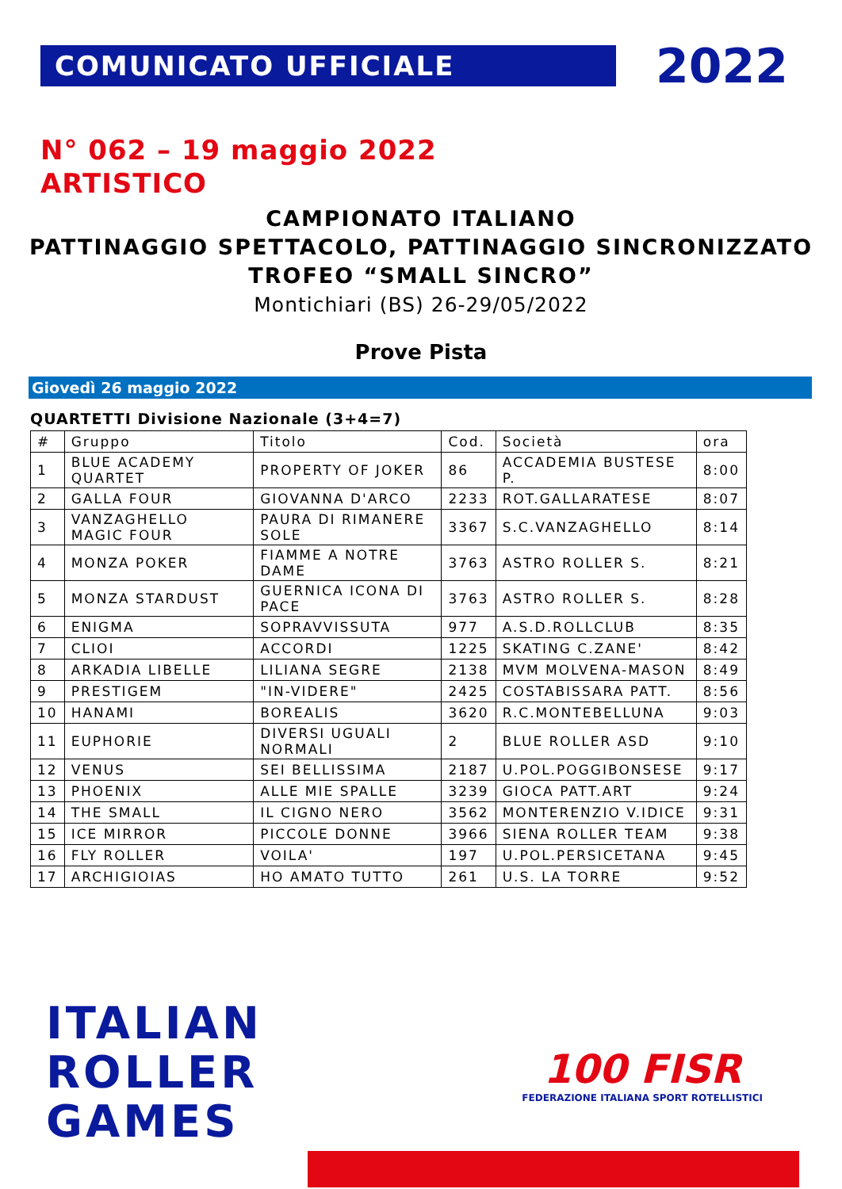COMUNICATO UFFICIALE
2022
N° 062 – 19 maggio 2022
ARTISTICO
CAMPIONATO ITALIANO
PATTINAGGIO SPETTACOLO, PATTINAGGIO SINCRONIZZATO
TROFEO “SMALL SINCRO”
Montichiari (BS) 26-29/05/2022
Prove Pista
Giovedì 26 maggio 2022
QUARTETTI Divisione Nazionale (3+4=7)
| # | Gruppo | Titolo | Cod. | Società | ora |
| --- | --- | --- | --- | --- | --- |
| 1 | BLUE ACADEMY QUARTET | PROPERTY OF JOKER | 86 | ACCADEMIA BUSTESE P. | 8:00 |
| 2 | GALLA FOUR | GIOVANNA D'ARCO | 2233 | ROT.GALLARATESE | 8:07 |
| 3 | VANZAGHELLO MAGIC FOUR | PAURA DI RIMANERE SOLE | 3367 | S.C.VANZAGHELLO | 8:14 |
| 4 | MONZA POKER | FIAMME A NOTRE DAME | 3763 | ASTRO ROLLER S. | 8:21 |
| 5 | MONZA STARDUST | GUERNICA ICONA DI PACE | 3763 | ASTRO ROLLER S. | 8:28 |
| 6 | ENIGMA | SOPRAVVISSUTA | 977 | A.S.D.ROLLCLUB | 8:35 |
| 7 | CLIOI | ACCORDI | 1225 | SKATING C.ZANE' | 8:42 |
| 8 | ARKADIA LIBELLE | LILIANA SEGRE | 2138 | MVM MOLVENA-MASON | 8:49 |
| 9 | PRESTIGEM | "IN-VIDERE" | 2425 | COSTABISSARA PATT. | 8:56 |
| 10 | HANAMI | BOREALIS | 3620 | R.C.MONTEBELLUNA | 9:03 |
| 11 | EUPHORIE | DIVERSI UGUALI NORMALI | 2 | BLUE ROLLER ASD | 9:10 |
| 12 | VENUS | SEI BELLISSIMA | 2187 | U.POL.POGGIBONSESE | 9:17 |
| 13 | PHOENIX | ALLE MIE SPALLE | 3239 | GIOCA PATT.ART | 9:24 |
| 14 | THE SMALL | IL CIGNO NERO | 3562 | MONTERENZIO V.IDICE | 9:31 |
| 15 | ICE MIRROR | PICCOLE DONNE | 3966 | SIENA ROLLER TEAM | 9:38 |
| 16 | FLY ROLLER | VOILA' | 197 | U.POL.PERSICETANA | 9:45 |
| 17 | ARCHIGIOIAS | HO AMATO TUTTO | 261 | U.S. LA TORRE | 9:52 |
ITALIAN
ROLLER
GAMES
100 FISR
FEDERAZIONE ITALIANA SPORT ROTELLISTICI